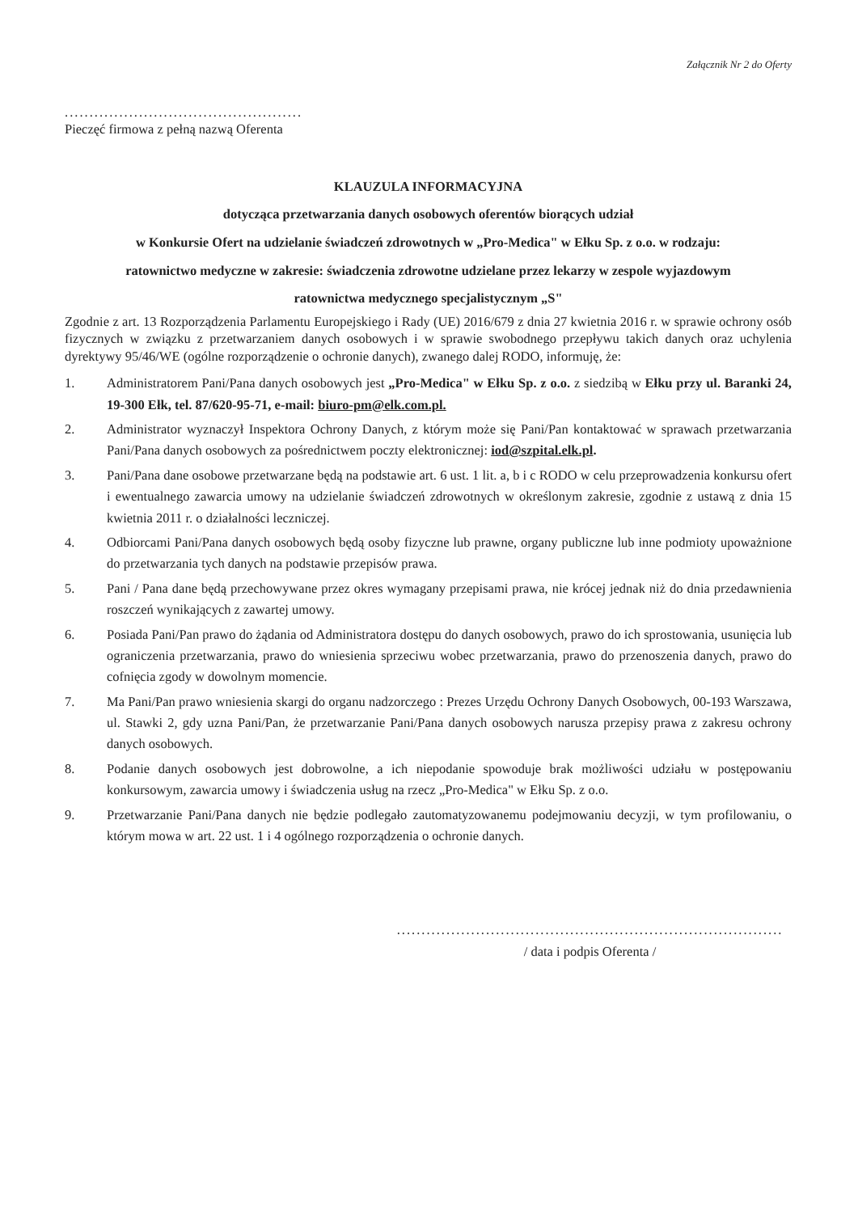Załącznik Nr 2 do Oferty
................................................
Pieczęć firmowa z pełną nazwą Oferenta
KLAUZULA INFORMACYJNA
dotycząca przetwarzania danych osobowych oferentów biorących udział
w Konkursie Ofert na udzielanie świadczeń zdrowotnych w „Pro-Medica" w Ełku Sp. z o.o. w rodzaju:
ratownictwo medyczne w zakresie: świadczenia zdrowotne udzielane przez lekarzy w zespole wyjazdowym
ratownictwa medycznego specjalistycznym „S"
Zgodnie z art. 13 Rozporządzenia Parlamentu Europejskiego i Rady (UE) 2016/679 z dnia 27 kwietnia 2016 r. w sprawie ochrony osób fizycznych w związku z przetwarzaniem danych osobowych i w sprawie swobodnego przepływu takich danych oraz uchylenia dyrektywy 95/46/WE (ogólne rozporządzenie o ochronie danych), zwanego dalej RODO, informuję, że:
1. Administratorem Pani/Pana danych osobowych jest „Pro-Medica" w Ełku Sp. z o.o. z siedzibą w Ełku przy ul. Baranki 24, 19-300 Ełk, tel. 87/620-95-71, e-mail: biuro-pm@elk.com.pl.
2. Administrator wyznaczył Inspektora Ochrony Danych, z którym może się Pani/Pan kontaktować w sprawach przetwarzania Pani/Pana danych osobowych za pośrednictwem poczty elektronicznej: iod@szpital.elk.pl.
3. Pani/Pana dane osobowe przetwarzane będą na podstawie art. 6 ust. 1 lit. a, b i c RODO w celu przeprowadzenia konkursu ofert i ewentualnego zawarcia umowy na udzielanie świadczeń zdrowotnych w określonym zakresie, zgodnie z ustawą z dnia 15 kwietnia 2011 r. o działalności leczniczej.
4. Odbiorcami Pani/Pana danych osobowych będą osoby fizyczne lub prawne, organy publiczne lub inne podmioty upoważnione do przetwarzania tych danych na podstawie przepisów prawa.
5. Pani / Pana dane będą przechowywane przez okres wymagany przepisami prawa, nie krócej jednak niż do dnia przedawnienia roszczeń wynikających z zawartej umowy.
6. Posiada Pani/Pan prawo do żądania od Administratora dostępu do danych osobowych, prawo do ich sprostowania, usunięcia lub ograniczenia przetwarzania, prawo do wniesienia sprzeciwu wobec przetwarzania, prawo do przenoszenia danych, prawo do cofnięcia zgody w dowolnym momencie.
7. Ma Pani/Pan prawo wniesienia skargi do organu nadzorczego : Prezes Urzędu Ochrony Danych Osobowych, 00-193 Warszawa, ul. Stawki 2, gdy uzna Pani/Pan, że przetwarzanie Pani/Pana danych osobowych narusza przepisy prawa z zakresu ochrony danych osobowych.
8. Podanie danych osobowych jest dobrowolne, a ich niepodanie spowoduje brak możliwości udziału w postępowaniu konkursowym, zawarcia umowy i świadczenia usług na rzecz „Pro-Medica" w Ełku Sp. z o.o.
9. Przetwarzanie Pani/Pana danych nie będzie podlegało zautomatyzowanemu podejmowaniu decyzji, w tym profilowaniu, o którym mowa w art. 22 ust. 1 i 4 ogólnego rozporządzenia o ochronie danych.
..............................................................................
/ data i podpis Oferenta /